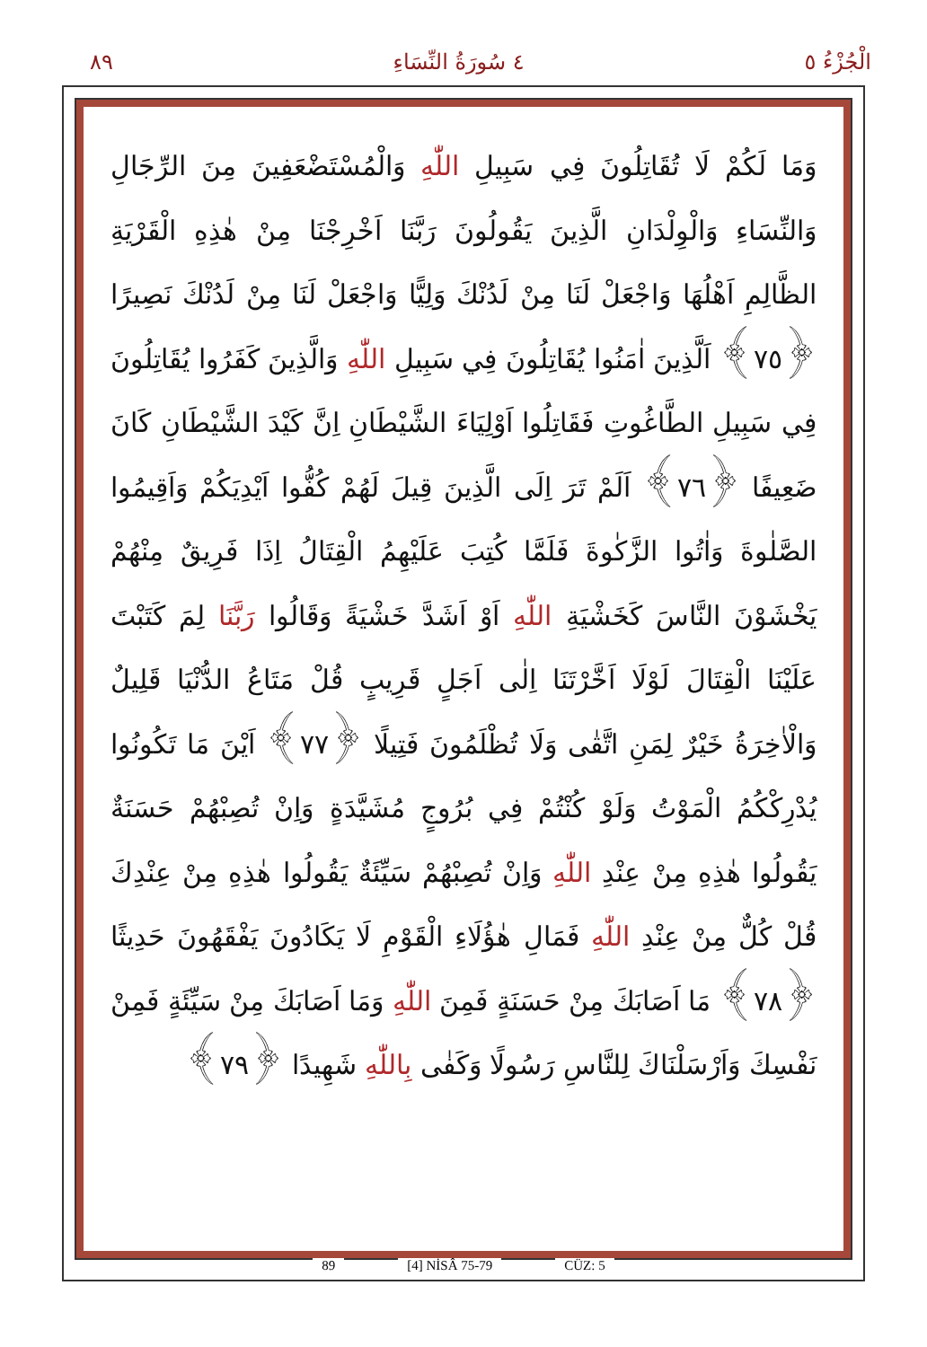٨٩ ٤ سُورَةُ النِّسَاءِ الْجُزْءُ ٥
وَمَا لَكُمْ لَا تُقَاتِلُونَ فِي سَبِيلِ اللّٰهِ وَالْمُسْتَضْعَفِينَ مِنَ الرِّجَالِ وَالنِّسَاءِ وَالْوِلْدَانِ الَّذِينَ يَقُولُونَ رَبَّنَا اَخْرِجْنَا مِنْ هٰذِهِ الْقَرْيَةِ الظَّالِمِ اَهْلُهَا وَاجْعَلْ لَنَا مِنْ لَدُنْكَ وَلِيًّا وَاجْعَلْ لَنَا مِنْ لَدُنْكَ نَصِيرًا ﴿٧٥﴾ اَلَّذِينَ اٰمَنُوا يُقَاتِلُونَ فِي سَبِيلِ اللّٰهِ وَالَّذِينَ كَفَرُوا يُقَاتِلُونَ فِي سَبِيلِ الطَّاغُوتِ فَقَاتِلُوا اَوْلِيَاءَ الشَّيْطَانِ اِنَّ كَيْدَ الشَّيْطَانِ كَانَ ضَعِيفًا ﴿٧٦﴾ اَلَمْ تَرَ اِلَى الَّذِينَ قِيلَ لَهُمْ كُفُّوا اَيْدِيَكُمْ وَاَقِيمُوا الصَّلٰوةَ وَاٰتُوا الزَّكٰوةَ فَلَمَّا كُتِبَ عَلَيْهِمُ الْقِتَالُ اِذَا فَرِيقٌ مِنْهُمْ يَخْشَوْنَ النَّاسَ كَخَشْيَةِ اللّٰهِ اَوْ اَشَدَّ خَشْيَةً وَقَالُوا رَبَّنَا لِمَ كَتَبْتَ عَلَيْنَا الْقِتَالَ لَوْلَا اَخَّرْتَنَا اِلٰى اَجَلٍ قَرِيبٍ قُلْ مَتَاعُ الدُّنْيَا قَلِيلٌ وَالْاٰخِرَةُ خَيْرٌ لِمَنِ اتَّقٰى وَلَا تُظْلَمُونَ فَتِيلًا ﴿٧٧﴾ اَيْنَ مَا تَكُونُوا يُدْرِكْكُمُ الْمَوْتُ وَلَوْ كُنْتُمْ فِي بُرُوجٍ مُشَيَّدَةٍ وَاِنْ تُصِبْهُمْ حَسَنَةٌ يَقُولُوا هٰذِهِ مِنْ عِنْدِ اللّٰهِ وَاِنْ تُصِبْهُمْ سَيِّئَةٌ يَقُولُوا هٰذِهِ مِنْ عِنْدِكَ قُلْ كُلٌّ مِنْ عِنْدِ اللّٰهِ فَمَالِ هٰؤُلَاءِ الْقَوْمِ لَا يَكَادُونَ يَفْقَهُونَ حَدِيثًا ﴿٧٨﴾ مَا اَصَابَكَ مِنْ حَسَنَةٍ فَمِنَ اللّٰهِ وَمَا اَصَابَكَ مِنْ سَيِّئَةٍ فَمِنْ نَفْسِكَ وَاَرْسَلْنَاكَ لِلنَّاسِ رَسُولًا وَكَفٰى بِاللّٰهِ شَهِيدًا ﴿٧٩﴾
89 [4] NİSÂ 75-79 CÜZ: 5